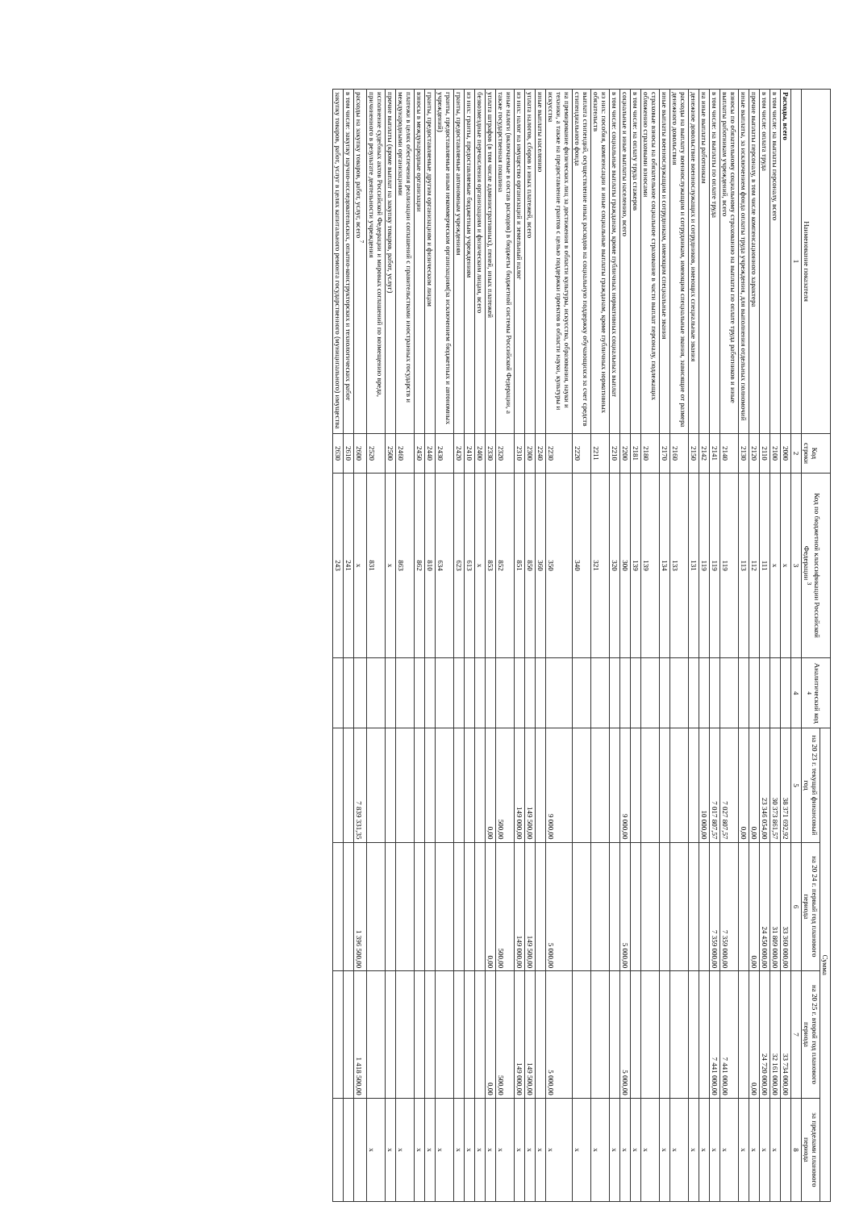| Наименование показателя | Код строки | Код по бюджетной классификации Российской Федерации <sup>3</sup> | Аналитический код <sup>4</sup> | Сумма | | | |
| --- | --- | --- | --- | --- | --- | --- | --- |
| | | | | на 20 23 г. текущий финансовый год | на 20 24 г. первый год планового периода | на 20 25 г. второй год планового периода | за пределами планового периода |
| 1 | 2 | 3 | 4 | 5 | 6 | 7 | 8 |
| Расходы, всего | 2000 | х | | 38 371 692,92 | 33 360 000,00 | 33 734 000,00 | |
| в том числе: на выплаты персоналу, всего | 2100 | х | | 30 373 861,57 | 31 809 000,00 | 32 161 000,00 | х |
| в том числе: оплата труда | 2110 | 111 | | 23 346 054,00 | 24 450 000,00 | 24 720 000,00 | х |
| прочие выплаты персоналу, в том числе компенсационного характера | 2120 | 112 | | 0,00 | 0,00 | 0,00 | х |
| иные выплаты, за исключением фонда оплаты труда учреждения, для выполнения отдельных полномочий | 2130 | 113 | | 0,00 | | | х |
| взносы по обязательному социальному страхованию на выплаты по оплате труда работников и иные выплаты работникам учреждений, всего | 2140 | 119 | | 7 027 807,57 | 7 359 000,00 | 7 441 000,00 | х |
| в том числе: на выплаты по оплате труда | 2141 | 119 | | 7 017 807,57 | 7 359 000,00 | 7 441 000,00 | х |
| на иные выплаты работникам | 2142 | 119 | | 10 000,00 | | | х |
| денежное довольствие военнослужащих и сотрудников, имеющих специальные звания | 2150 | 131 | | | | | х |
| расходы на выплату военнослужащим и сотрудникам, имеющим специальные звания, зависящие от размера денежного довольствия | 2160 | 133 | | | | | х |
| иные выплаты военнослужащим и сотрудникам, имеющим специальные звания | 2170 | 134 | | | | | х |
| страховые взносы на обязательное социальное страхование в части выплат персоналу, подлежащих обложению страховыми взносами | 2180 | 139 | | | | | х |
| в том числе: на оплату труда стажеров | 2181 | 139 | | | | | х |
| социальные и иные выплаты населению, всего | 2200 | 300 | | 9 000,00 | 5 000,00 | 5 000,00 | х |
| в том числе: социальные выплаты гражданам, кроме публичных нормативных социальных выплат | 2210 | 320 | | | | | х |
| из них: пособия, компенсации и иные социальные выплаты гражданам, кроме публичных нормативных обязательств | 2211 | 321 | | | | | х |
| выплата стипендий, осуществление иных расходов на социальную поддержку обучающихся за счет средств стипендиального фонда | 2220 | 340 | | | | | х |
| на премирование физических лиц за достижения в области культуры, искусства, образования, науки и техники, а также на предоставление грантов с целью поддержки проектов в области науки, культуры и искусства | 2230 | 350 | | 9 000,00 | 5 000,00 | 5 000,00 | х |
| иные выплаты населению | 2240 | 360 | | | | | х |
| уплата налогов, сборов и иных платежей, всего | 2300 | 850 | | 149 500,00 | 149 500,00 | 149 500,00 | х |
| из них: налог на имущество организаций и земельный налог | 2310 | 851 | | 149 000,00 | 149 000,00 | 149 000,00 | х |
| иные налоги (включаемые в состав расходов) в бюджеты бюджетной системы Российской Федерации, а также государственная пошлина | 2320 | 852 | | 500,00 | 500,00 | 500,00 | х |
| уплата штрафов (в том числе административных), пеней, иных платежей | 2330 | 853 | | 0,00 | 0,00 | 0,00 | х |
| безвозмездные перечисления организациям и физическим лицам, всего | 2400 | х | | | | | х |
| из них: гранты, предоставляемые бюджетным учреждениям | 2410 | 613 | | | | | х |
| гранты, предоставляемые автономным учреждениям | 2420 | 623 | | | | | х |
| гранты, предоставляемые иным некоммерческим организациям(за исключением бюджетных и автономных учреждений) | 2430 | 634 | | | | | х |
| гранты, предоставляемые другим организациям и физическим лицам | 2440 | 810 | | | | | х |
| взносы в международные организации | 2450 | 862 | | | | | х |
| платежи в целях обеспечения реализации соглашений с правительствами иностранных государств и международными организациями | 2460 | 863 | | | | | х |
| прочие выплаты (кроме выплат на закупку товаров, работ, услуг) | 2500 | х | | | | | х |
| исполнение судебных актов Российской Федерации и мировых соглашений по возмещению вреда, причиненного в результате деятельности учреждения | 2520 | 831 | | | | | х |
| расходы на закупку товаров, работ, услуг, всего <sup>7</sup> | 2600 | х | | 7 839 331,35 | 1 396 500,00 | 1 418 500,00 | |
| в том числе: закупку научно-исследовательских, опытно-конструкторских и технологических работ | 2610 | 241 | | | | | |
| закупку товаров, работ, услуг в целях капитального ремонта государственного (муниципального) имущества | 2630 | 243 | | | | | |